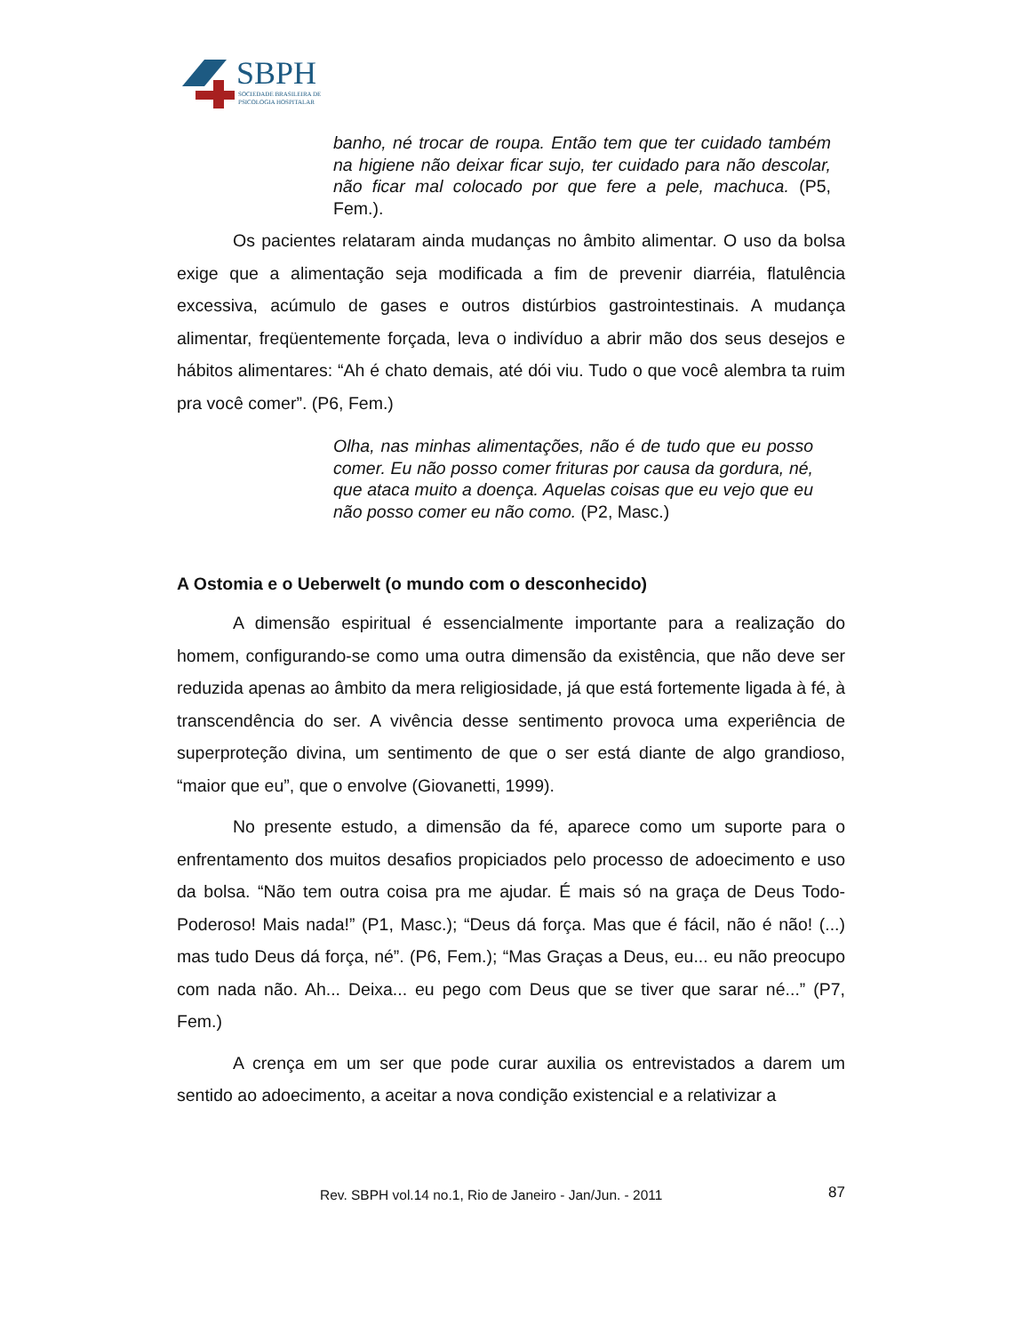SBPH
SOCIEDADE BRASILEIRA DE
PSICOLOGIA HOSPITALAR
banho, né trocar de roupa. Então tem que ter cuidado também na higiene não deixar ficar sujo, ter cuidado para não descolar, não ficar mal colocado por que fere a pele, machuca. (P5, Fem.).
Os pacientes relataram ainda mudanças no âmbito alimentar. O uso da bolsa exige que a alimentação seja modificada a fim de prevenir diarréia, flatulência excessiva, acúmulo de gases e outros distúrbios gastrointestinais. A mudança alimentar, freqüentemente forçada, leva o indivíduo a abrir mão dos seus desejos e hábitos alimentares: “Ah é chato demais, até dói viu. Tudo o que você alembra ta ruim pra você comer”. (P6, Fem.)
Olha, nas minhas alimentações, não é de tudo que eu posso comer. Eu não posso comer frituras por causa da gordura, né, que ataca muito a doença. Aquelas coisas que eu vejo que eu não posso comer eu não como. (P2, Masc.)
A Ostomia e o Ueberwelt (o mundo com o desconhecido)
A dimensão espiritual é essencialmente importante para a realização do homem, configurando-se como uma outra dimensão da existência, que não deve ser reduzida apenas ao âmbito da mera religiosidade, já que está fortemente ligada à fé, à transcendência do ser. A vivência desse sentimento provoca uma experiência de superproteção divina, um sentimento de que o ser está diante de algo grandioso, “maior que eu”, que o envolve (Giovanetti, 1999).
No presente estudo, a dimensão da fé, aparece como um suporte para o enfrentamento dos muitos desafios propiciados pelo processo de adoecimento e uso da bolsa. “Não tem outra coisa pra me ajudar. É mais só na graça de Deus Todo-Poderoso! Mais nada!” (P1, Masc.); “Deus dá força. Mas que é fácil, não é não! (...) mas tudo Deus dá força, né”. (P6, Fem.); “Mas Graças a Deus, eu... eu não preocupo com nada não. Ah... Deixa... eu pego com Deus que se tiver que sarar né...” (P7, Fem.)
A crença em um ser que pode curar auxilia os entrevistados a darem um sentido ao adoecimento, a aceitar a nova condição existencial e a relativizar a
Rev. SBPH vol.14 no.1, Rio de Janeiro - Jan/Jun. - 2011 87